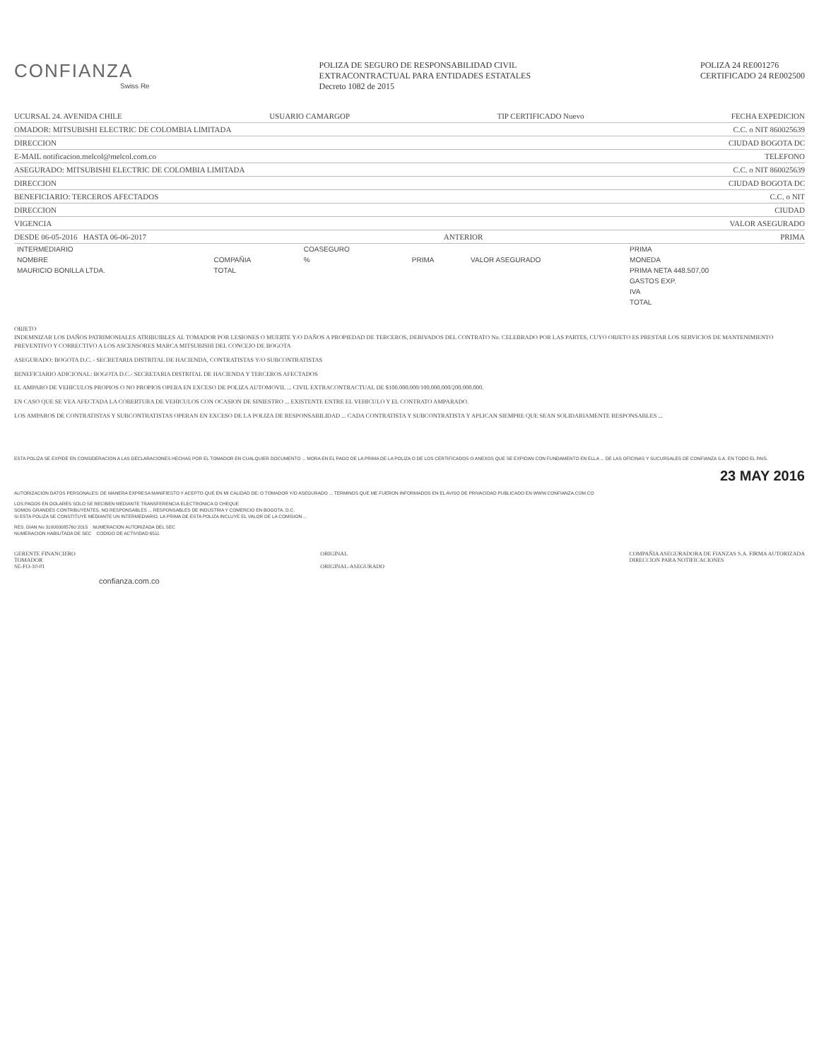CONFIANZA
Swiss Re
POLIZA DE SEGURO DE RESPONSABILIDAD CIVIL
EXTRACONTRACTUAL PARA ENTIDADES ESTATALES
Decreto 1082 de 2015
POLIZA 24 RE001276
CERTIFICADO 24 RE002500
UCURSAL 24. AVENIDA CHILE USUARIO CAMARGOP TIP CERTIFICADO Nuevo FECHA EXPEDICION
OMADOR: MITSUBISHI ELECTRIC DE COLOMBIA LIMITADA C.C. o NIT 860025639
DIRECCION CIUDAD BOGOTA DC
E-MAIL notificacion.melcol@melcol.com.co TELEFONO
ASEGURADO: MITSUBISHI ELECTRIC DE COLOMBIA LIMITADA C.C. o NIT 860025639
DIRECCION CIUDAD BOGOTA DC
BENEFICIARIO: TERCEROS AFECTADOS C.C. o NIT
DIRECCION CIUDAD
VIGENCIA VALOR ASEGURADO
DESDE 06-05-2016 HASTA 06-06-2017 ANTERIOR PRIMA
| INTERMEDIARIO | | COASEGURO | | | PRIMA |
| --- | --- | --- | --- | --- | --- |
| NOMBRE | COMPAÑIA | % | PRIMA | VALOR ASEGURADO | MONEDA |
| MAURICIO BONILLA LTDA. | TOTAL | | | | PRIMA NETA 448.507,00 |
| | | | | | GASTOS EXP. |
| | | | | | IVA |
| | | | | | TOTAL |
OBJETO
INDEMNIZAR LOS DAÑOS PATRIMONIALES ATRIBUIBLES AL TOMADOR POR LESIONES O MUERTE Y/O DAÑOS A PROPIEDAD DE TERCEROS, DERIVADOS DEL CONTRATO No. CELEBRADO POR LAS PARTES, CUYO OBJETO ES PRESTAR LOS SERVICIOS DE MANTENIMIENTO PREVENTIVO Y CORRECTIVO A LOS ASCENSORES MARCA MITSUBISHI DEL CONCEJO DE BOGOTA
ASEGURADO: BOGOTA D.C. - SECRETARIA DISTRITAL DE HACIENDA, CONTRATISTAS Y/O SUBCONTRATISTAS
BENEFICIARIO ADICIONAL: BOGOTA D.C.- SECRETARIA DISTRITAL DE HACIENDA Y TERCEROS AFECTADOS
EL AMPARO DE VEHICULOS PROPIOS O NO PROPIOS OPERA EN EXCESO DE POLIZA AUTOMOVIL ... CIVIL EXTRACONTRACTUAL DE $100.000.000/100.000.000/200.000.000.
EN CASO QUE SE VEA AFECTADA LA COBERTURA DE VEHICULOS CON OCASION DE SINIESTRO ... EXISTENTE ENTRE EL VEHICULO Y EL CONTRATO AMPARADO.
LOS AMPAROS DE CONTRATISTAS Y SUBCONTRATISTAS OPERAN EN EXCESO DE LA POLIZA DE RESPONSABILIDAD ... CADA CONTRATISTA Y SUBCONTRATISTA Y APLICAN SIEMPRE QUE SEAN SOLIDARIAMENTE RESPONSABLES ...
ESTA POLIZA SE EXPIDE EN CONSIDERACION A LAS DECLARACIONES HECHAS POR EL TOMADOR EN CUALQUIER DOCUMENTO ... MORA EN EL PAGO DE LA PRIMA DE LA POLIZA O DE LOS CERTIFICADOS O ANEXOS QUE SE EXPIDAN CON FUNDAMENTO EN ELLA ... DE LAS OFICINAS Y SUCURSALES DE CONFIANZA S.A. EN TODO EL PAIS.
23 MAY 2016
AUTORIZACION DATOS PERSONALES: DE MANERA EXPRESA MANIFIESTO Y ACEPTO QUE EN MI CALIDAD DE: O TOMADOR Y/O ASEGURADO ... TERMINOS QUE ME FUERON INFORMADOS EN EL AVISO DE PRIVACIDAD PUBLICADO EN WWW.CONFIANZA.COM.CO
LOS PAGOS EN DOLARES SOLO SE RECIBEN MEDIANTE TRANSFERENCIA ELECTRONICA O CHEQUE
SOMOS GRANDES CONTRIBUYENTES, NO RESPONSABLES ... RESPONSABLES DE INDUSTRIA Y COMERCIO EN BOGOTA, D.C.
SI ESTA POLIZA SE CONSTITUYE MEDIANTE UN INTERMEDIARIO, LA PRIMA DE ESTA POLIZA INCLUYE EL VALOR DE LA COMISION ...
RES. DIAN No 310000085760 2015 NUMERACION AUTORIZADA DEL SEC
NUMERACION HABILITADA DE SEC CODIGO DE ACTIVIDAD 6511
GERENTE FINANCIERO
TOMADOR
SE-FO-10-01
ORIGINAL
ORIGINAL-ASEGURADO
COMPAÑIA ASEGURADORA DE FIANZAS S.A. FIRMA AUTORIZADA
DIRECCION PARA NOTIFICACIONES
confianza.com.co